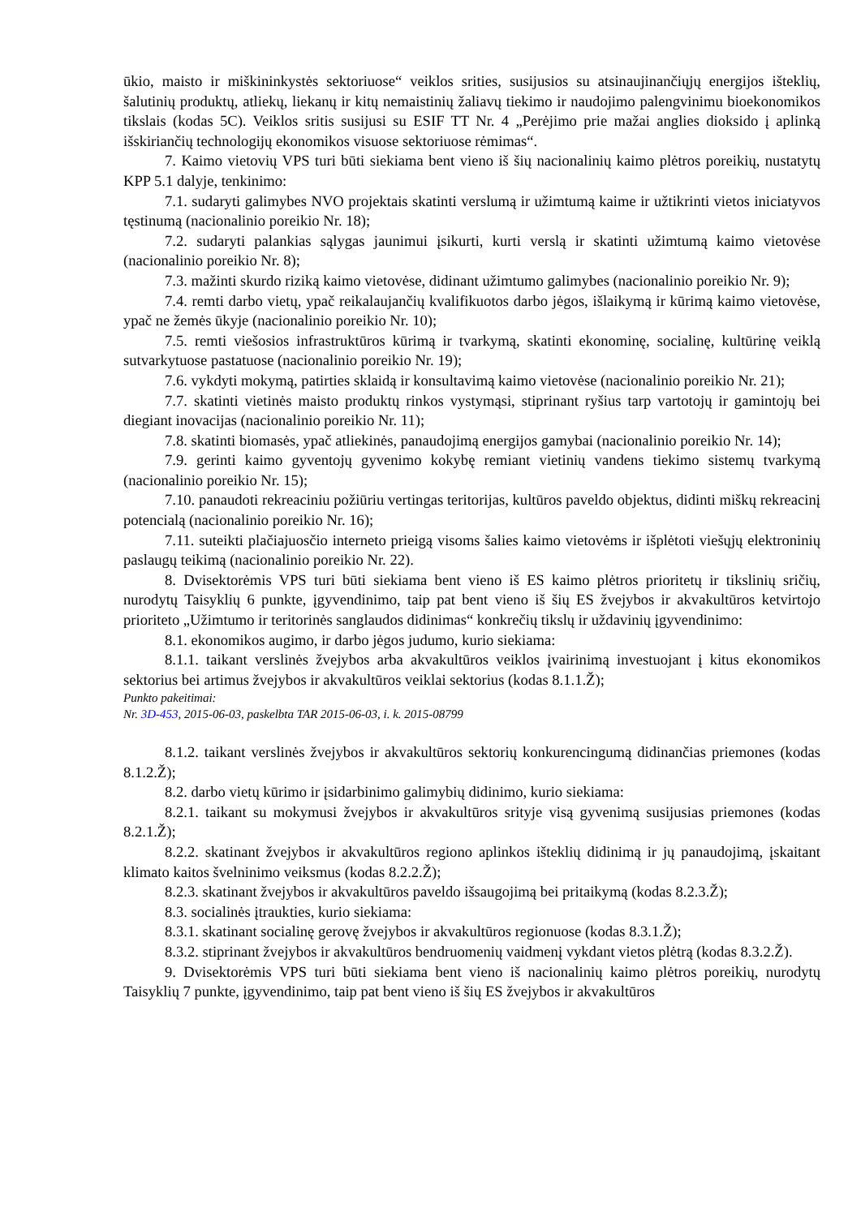ūkio, maisto ir miškininkystės sektoriuose“ veiklos srities, susijusios su atsinaujinančiųjų energijos išteklių, šalutinių produktų, atliekų, liekanų ir kitų nemaistinių žaliavų tiekimo ir naudojimo palengvinimu bioekonomikos tikslais (kodas 5C). Veiklos sritis susijusi su ESIF TT Nr. 4 „Perėjimo prie mažai anglies dioksido į aplinką išskiriančių technologijų ekonomikos visuose sektoriuose rėmimas“.
7. Kaimo vietovių VPS turi būti siekiama bent vieno iš šių nacionalinių kaimo plėtros poreikių, nustatytų KPP 5.1 dalyje, tenkinimo:
7.1. sudaryti galimybes NVO projektais skatinti verslumą ir užimtumą kaime ir užtikrinti vietos iniciatyvos tęstinumą (nacionalinio poreikio Nr. 18);
7.2. sudaryti palankias sąlygas jaunimui įsikurti, kurti verslą ir skatinti užimtumą kaimo vietovėse (nacionalinio poreikio Nr. 8);
7.3. mažinti skurdo riziką kaimo vietovėse, didinant užimtumo galimybes (nacionalinio poreikio Nr. 9);
7.4. remti darbo vietų, ypač reikalaujančių kvalifikuotos darbo jėgos, išlaikymą ir kūrimą kaimo vietovėse, ypač ne žemės ūkyje (nacionalinio poreikio Nr. 10);
7.5. remti viešosios infrastruktūros kūrimą ir tvarkymą, skatinti ekonominę, socialinę, kultūrinę veiklą sutvarkytuose pastatuose (nacionalinio poreikio Nr. 19);
7.6. vykdyti mokymą, patirties sklaidą ir konsultavimą kaimo vietovėse (nacionalinio poreikio Nr. 21);
7.7. skatinti vietinės maisto produktų rinkos vystymąsi, stiprinant ryšius tarp vartotojų ir gamintojų bei diegiant inovacijas (nacionalinio poreikio Nr. 11);
7.8. skatinti biomasės, ypač atliekinės, panaudojimą energijos gamybai (nacionalinio poreikio Nr. 14);
7.9. gerinti kaimo gyventojų gyvenimo kokybę remiant vietinių vandens tiekimo sistemų tvarkymą (nacionalinio poreikio Nr. 15);
7.10. panaudoti rekreaciniu požiūriu vertingas teritorijas, kultūros paveldo objektus, didinti miškų rekreacinį potencialą (nacionalinio poreikio Nr. 16);
7.11. suteikti plačiajuosčio interneto prieigą visoms šalies kaimo vietovėms ir išplėtoti viešųjų elektroninių paslaugų teikimą (nacionalinio poreikio Nr. 22).
8. Dvisektorėmis VPS turi būti siekiama bent vieno iš ES kaimo plėtros prioritetų ir tikslinių sričių, nurodytų Taisyklių 6 punkte, įgyvendinimo, taip pat bent vieno iš šių ES žvejybos ir akvakultūros ketvirtojo prioriteto „Užimtumo ir teritorinės sanglaudos didinimas“ konkrečių tikslų ir uždavinių įgyvendinimo:
8.1. ekonomikos augimo, ir darbo jėgos judumo, kurio siekiama:
8.1.1. taikant verslinės žvejybos arba akvakultūros veiklos įvairinimą investuojant į kitus ekonomikos sektorius bei artimus žvejybos ir akvakultūros veiklai sektorius (kodas 8.1.1.Ž);
Punkto pakeitimai:
Nr. 3D-453, 2015-06-03, paskelbta TAR 2015-06-03, i. k. 2015-08799
8.1.2. taikant verslinės žvejybos ir akvakultūros sektorių konkurencingumą didinančias priemones (kodas 8.1.2.Ž);
8.2. darbo vietų kūrimo ir įsidarbinimo galimybių didinimo, kurio siekiama:
8.2.1. taikant su mokymusi žvejybos ir akvakultūros srityje visą gyvenimą susijusias priemones (kodas 8.2.1.Ž);
8.2.2. skatinant žvejybos ir akvakultūros regiono aplinkos išteklių didinimą ir jų panaudojimą, įskaitant klimato kaitos švelninimo veiksmus (kodas 8.2.2.Ž);
8.2.3. skatinant žvejybos ir akvakultūros paveldo išsaugojimą bei pritaikymą (kodas 8.2.3.Ž);
8.3. socialinės įtraukties, kurio siekiama:
8.3.1. skatinant socialinę gerovę žvejybos ir akvakultūros regionuose (kodas 8.3.1.Ž);
8.3.2. stiprinant žvejybos ir akvakultūros bendruomenių vaidmenį vykdant vietos plėtrą (kodas 8.3.2.Ž).
9. Dvisektorėmis VPS turi būti siekiama bent vieno iš nacionalinių kaimo plėtros poreikių, nurodytų Taisyklių 7 punkte, įgyvendinimo, taip pat bent vieno iš šių ES žvejybos ir akvakultūros